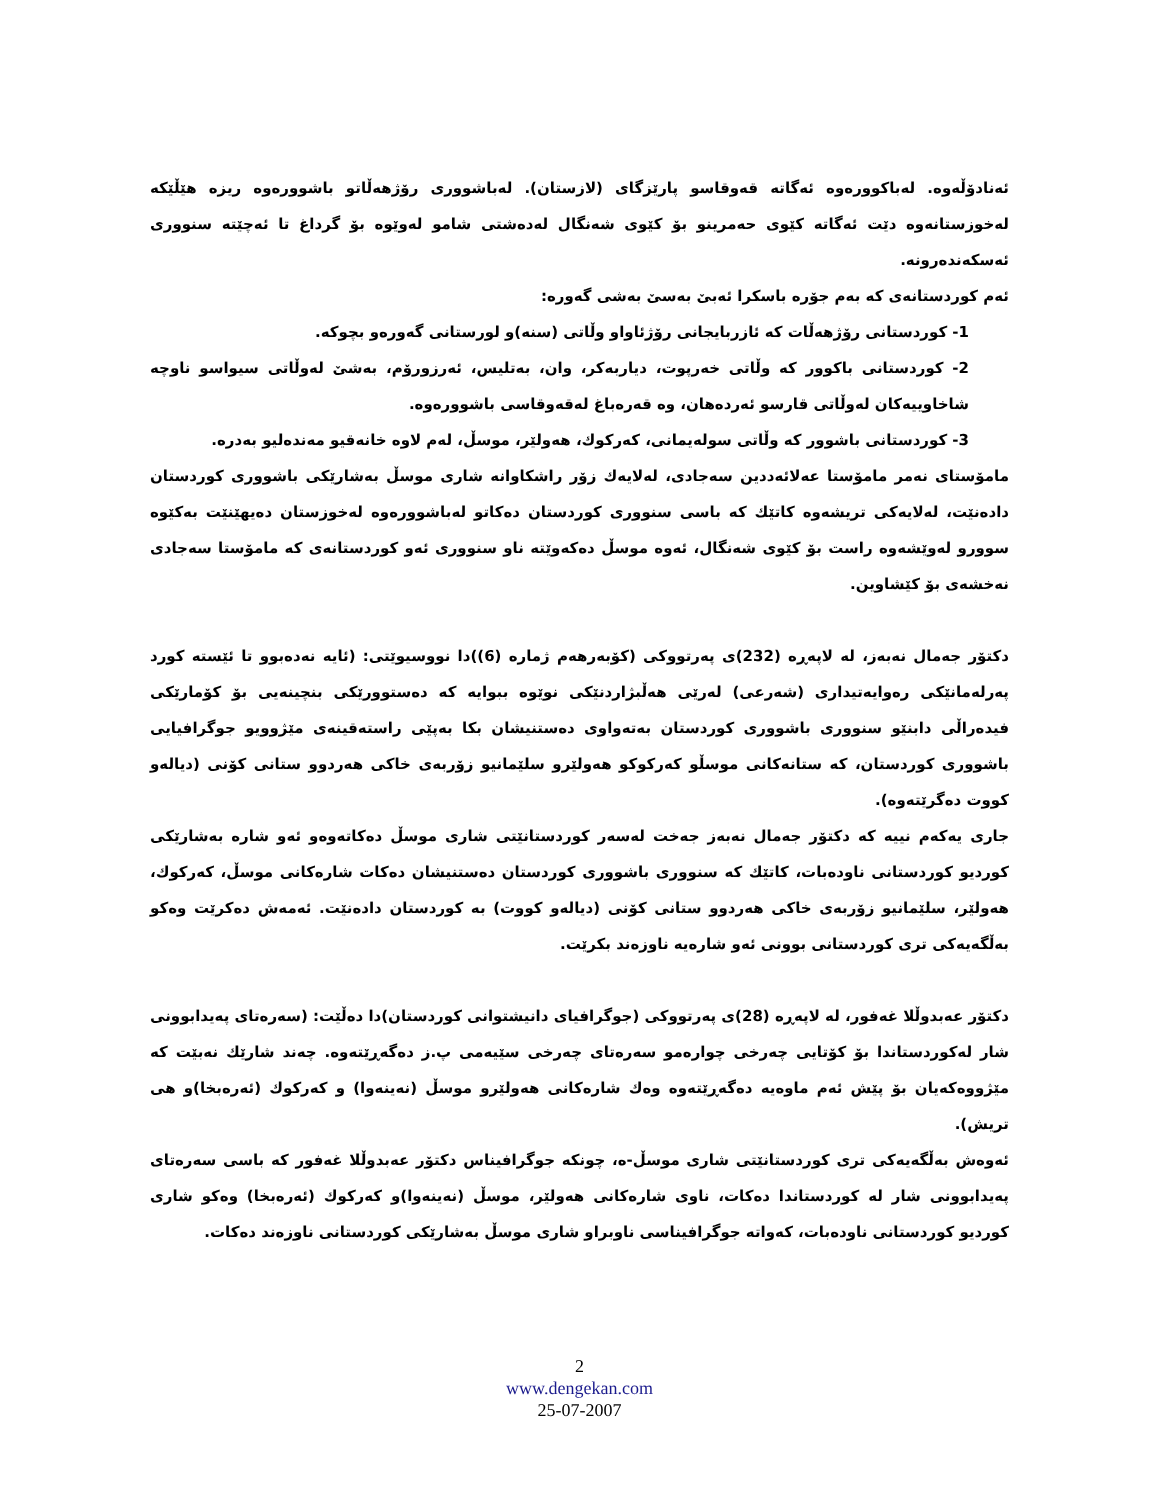ئەنادۆڵەوە. لەباكوورەوە ئەگاتە قەوقاسو پارێزگای (لازستان). لەباشووری رۆژهەڵاتو باشوورەوە ریزە هێڵێكە لەخوزستانەوە دێت ئەگاتە كێوی حەمرینو بۆ كێوی شەنگال لەدەشتی شامو لەوێوە بۆ گرداغ تا ئەچێتە سنووری ئەسكەندەرونە.
ئەم كوردستانەی كە بەم جۆرە باسكرا ئەبێ بەسێ بەشی گەورە:
1- كوردستانی رۆژهەڵات كە ئازربایجانی رۆژئاواو وڵاتی (سنە)و لورستانی گەورەو بچوكە.
2- كوردستانی باكوور كە وڵاتی خەرپوت، دیاربەكر، وان، بەتلیس، ئەرزورۆم، بەشێ لەوڵاتی سیواسو ناوچە شاخاوییەكان لەوڵاتی قارسو ئەردەهان، وە قەرەباغ لەقەوقاسی باشوورەوە.
3- كوردستانی باشوور كە وڵاتی سولەیمانی، كەركوك، هەولێر، موسڵ، لەم لاوە خانەقیو مەندەلیو بەدرە.
مامۆستای نەمر مامۆستا عەلائەددین سەجادی، لەلایەك زۆر راشكاوانە شاری موسڵ بەشارێكی باشووری كوردستان دادەنێت، لەلایەكی تریشەوە كاتێك كە باسی سنووری كوردستان دەكاتو لەباشوورەوە لەخوزستان دەیهێنێت بەكێوە سوورو لەوێشەوە راست بۆ كێوی شەنگال، ئەوە موسڵ دەكەوێتە ناو سنووری ئەو كوردستانەی كە مامۆستا سەجادی نەخشەی بۆ كێشاوین.
دكتۆر جەمال نەبەز، لە لاپەڕە (232)ی پەرتووكی (كۆبەرهەم ژمارە (6))دا نووسیوێتی: (ئایە نەدەبوو تا ئێستە كورد پەرلەمانێكی رەوایەتیداری (شەرعی) لەرێی هەڵبژاردنێكی نوێوە ببوایە كە دەستوورێكی بنچینەیی بۆ كۆمارێكی فیدەراڵی دابنێو سنووری باشووری كوردستان بەتەواوی دەستنیشان بكا بەپێی راستەقینەی مێژوویو جوگرافیایی باشووری كوردستان، كە ستانەكانی موسڵو كەركوكو هەولێرو سلێمانیو زۆربەی خاكی هەردوو ستانی كۆنی (دیالەو كووت دەگرێتەوە).
جاری یەكەم نییە كە دكتۆر جەمال نەبەز جەخت لەسەر كوردستانێتی شاری موسڵ دەكاتەوەو ئەو شارە بەشارێكی كوردیو كوردستانی ناودەبات، كاتێك كە سنووری باشووری كوردستان دەستنیشان دەكات شارەكانی موسڵ، كەركوك، هەولێر، سلێمانیو زۆربەی خاكی هەردوو ستانی كۆنی (دیالەو كووت) بە كوردستان دادەنێت. ئەمەش دەكرێت وەكو بەڵگەیەكی تری كوردستانی بوونی ئەو شارەیە ناوزەند بكرێت.
دكتۆر عەبدوڵلا غەفور، لە لاپەڕە (28)ی پەرتووكی (جوگرافیای دانیشتوانی كوردستان)دا دەڵێت: (سەرەتای پەیدابوونی شار لەكوردستاندا بۆ كۆتایی چەرخی چوارەمو سەرەتای چەرخی سێیەمی پ.ز دەگەڕێتەوە. چەند شارێك نەبێت كە مێژووەكەیان بۆ پێش ئەم ماوەیە دەگەڕێتەوە وەك شارەكانی هەولێرو موسڵ (نەینەوا) و كەركوك (ئەرەبخا)و هی تریش).
ئەوەش بەڵگەیەكی تری كوردستانێتی شاری موسڵ-ە، چونكە جوگرافیناس دكتۆر عەبدوڵلا غەفور كە باسی سەرەتای پەیدابوونی شار لە كوردستاندا دەكات، ناوی شارەكانی هەولێر، موسڵ (نەینەوا)و كەركوك (ئەرەبخا) وەكو شاری كوردیو كوردستانی ناودەبات، كەواتە جوگرافیناسی ناوبراو شاری موسڵ بەشارێكی كوردستانی ناوزەند دەكات.
2
www.dengekan.com
25-07-2007